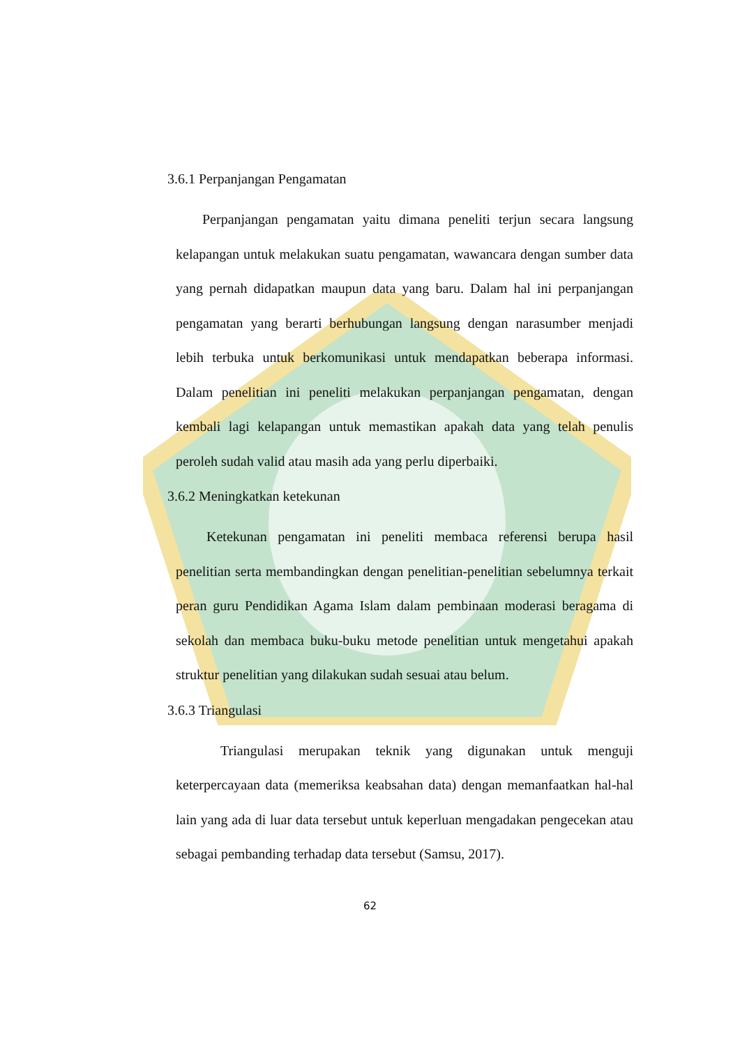3.6.1 Perpanjangan Pengamatan
Perpanjangan pengamatan yaitu dimana peneliti terjun secara langsung kelapangan untuk melakukan suatu pengamatan, wawancara dengan sumber data yang pernah didapatkan maupun data yang baru. Dalam hal ini perpanjangan pengamatan yang berarti berhubungan langsung dengan narasumber menjadi lebih terbuka untuk berkomunikasi untuk mendapatkan beberapa informasi. Dalam penelitian ini peneliti melakukan perpanjangan pengamatan, dengan kembali lagi kelapangan untuk memastikan apakah data yang telah penulis peroleh sudah valid atau masih ada yang perlu diperbaiki.
3.6.2 Meningkatkan ketekunan
Ketekunan pengamatan ini peneliti membaca referensi berupa hasil penelitian serta membandingkan dengan penelitian-penelitian sebelumnya terkait peran guru Pendidikan Agama Islam dalam pembinaan moderasi beragama di sekolah dan membaca buku-buku metode penelitian untuk mengetahui apakah struktur penelitian yang dilakukan sudah sesuai atau belum.
3.6.3 Triangulasi
Triangulasi merupakan teknik yang digunakan untuk menguji keterpercayaan data (memeriksa keabsahan data) dengan memanfaatkan hal-hal lain yang ada di luar data tersebut untuk keperluan mengadakan pengecekan atau sebagai pembanding terhadap data tersebut (Samsu, 2017).
62